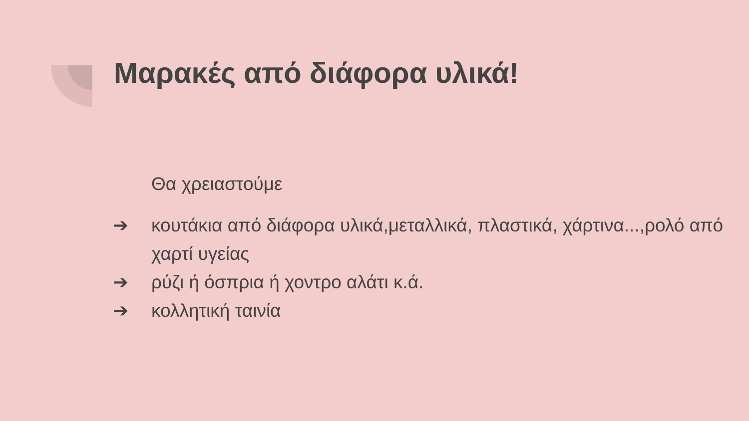Μαρακές από διάφορα υλικά!
Θα χρειαστούμε
➔ κουτάκια από διάφορα υλικά,μεταλλικά, πλαστικά, χάρτινα...,ρολό από χαρτί υγείας
➔ ρύζι ή όσπρια ή χοντρο αλάτι κ.ά.
➔ κολλητική ταινία